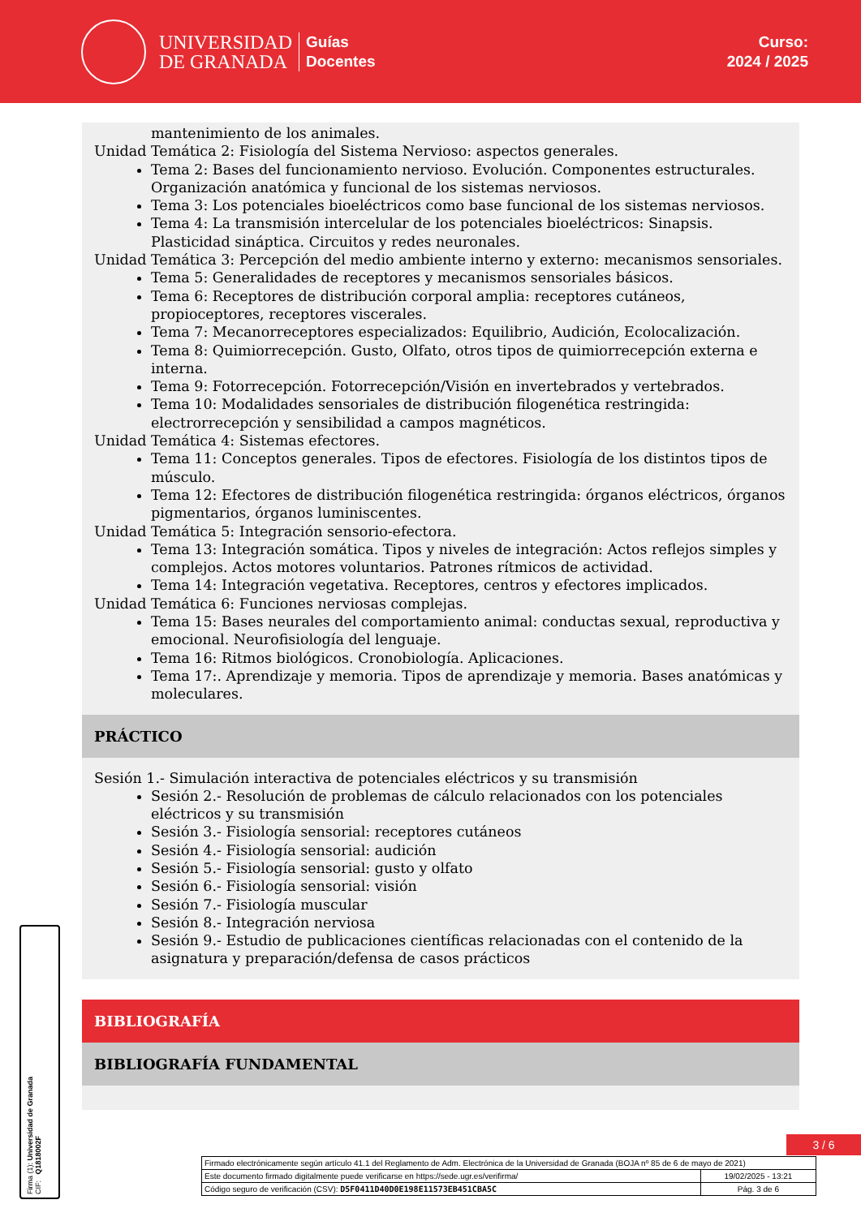UNIVERSIDAD
DE GRANADA
Guías
Docentes
Curso:
2024 / 2025
mantenimiento de los animales.
Unidad Temática 2: Fisiología del Sistema Nervioso: aspectos generales.
Tema 2: Bases del funcionamiento nervioso. Evolución. Componentes estructurales. Organización anatómica y funcional de los sistemas nerviosos.
Tema 3: Los potenciales bioeléctricos como base funcional de los sistemas nerviosos.
Tema 4: La transmisión intercelular de los potenciales bioeléctricos: Sinapsis. Plasticidad sináptica. Circuitos y redes neuronales.
Unidad Temática 3: Percepción del medio ambiente interno y externo: mecanismos sensoriales.
Tema 5: Generalidades de receptores y mecanismos sensoriales básicos.
Tema 6: Receptores de distribución corporal amplia: receptores cutáneos, propioceptores, receptores viscerales.
Tema 7: Mecanorreceptores especializados: Equilibrio, Audición, Ecolocalización.
Tema 8: Quimiorrecepción. Gusto, Olfato, otros tipos de quimiorrecepción externa e interna.
Tema 9: Fotorrecepción. Fotorrecepción/Visión en invertebrados y vertebrados.
Tema 10: Modalidades sensoriales de distribución filogenética restringida: electrorrecepción y sensibilidad a campos magnéticos.
Unidad Temática 4: Sistemas efectores.
Tema 11: Conceptos generales. Tipos de efectores. Fisiología de los distintos tipos de músculo.
Tema 12: Efectores de distribución filogenética restringida: órganos eléctricos, órganos pigmentarios, órganos luminiscentes.
Unidad Temática 5: Integración sensorio-efectora.
Tema 13: Integración somática. Tipos y niveles de integración: Actos reflejos simples y complejos. Actos motores voluntarios. Patrones rítmicos de actividad.
Tema 14: Integración vegetativa. Receptores, centros y efectores implicados.
Unidad Temática 6: Funciones nerviosas complejas.
Tema 15: Bases neurales del comportamiento animal: conductas sexual, reproductiva y emocional. Neurofisiología del lenguaje.
Tema 16: Ritmos biológicos. Cronobiología. Aplicaciones.
Tema 17:. Aprendizaje y memoria. Tipos de aprendizaje y memoria. Bases anatómicas y moleculares.
PRÁCTICO
Sesión 1.- Simulación interactiva de potenciales eléctricos y su transmisión
Sesión 2.- Resolución de problemas de cálculo relacionados con los potenciales eléctricos y su transmisión
Sesión 3.- Fisiología sensorial: receptores cutáneos
Sesión 4.- Fisiología sensorial: audición
Sesión 5.- Fisiología sensorial: gusto y olfato
Sesión 6.- Fisiología sensorial: visión
Sesión 7.- Fisiología muscular
Sesión 8.- Integración nerviosa
Sesión 9.- Estudio de publicaciones científicas relacionadas con el contenido de la asignatura y preparación/defensa de casos prácticos
BIBLIOGRAFÍA
BIBLIOGRAFÍA FUNDAMENTAL
Firma (1): Universidad de Granada
CIF: Q1818002F
3 / 6
| Firmado electrónicamente según artículo 41.1 del Reglamento de Adm. Electrónica de la Universidad de Granada (BOJA nº 85 de 6 de mayo de 2021) | |
| Este documento firmado digitalmente puede verificarse en https://sede.ugr.es/verifirma/ | 19/02/2025 - 13:21 |
| Código seguro de verificación (CSV): D5F0411D40D0E198E11573EB451CBA5C | Pág. 3 de 6 |